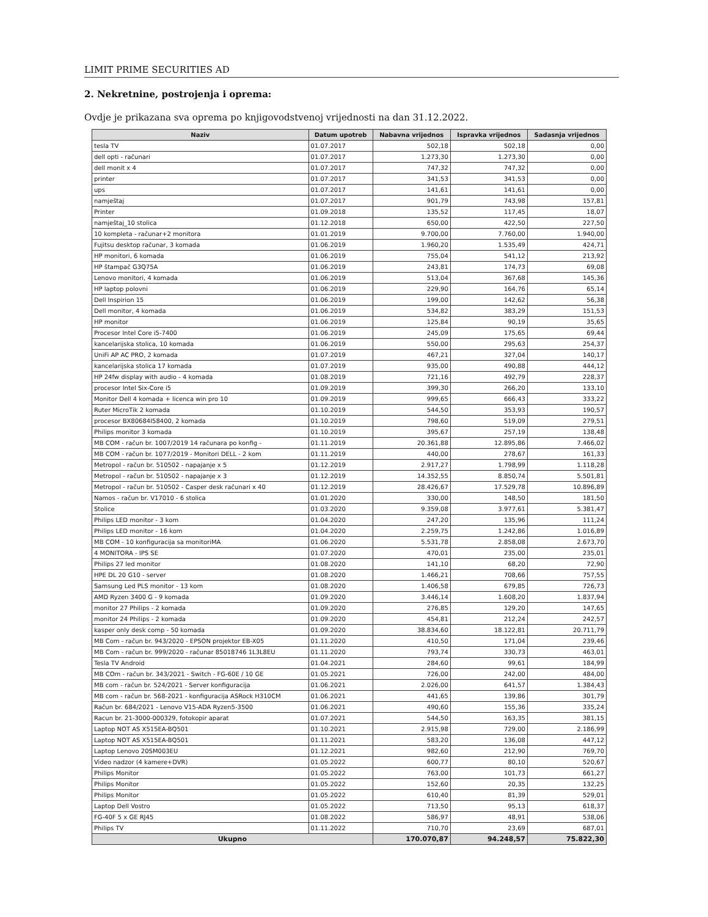LIMIT PRIME SECURITIES AD
2. Nekretnine, postrojenja i oprema:
Ovdje je prikazana sva oprema po knjigovodstvenoj vrijednosti na dan 31.12.2022.
| Naziv | Datum upotreb | Nabavna vrijednos | Ispravka vrijednos | Sadasnja vrijednos |
| --- | --- | --- | --- | --- |
| tesla TV | 01.07.2017 | 502,18 | 502,18 | 0,00 |
| dell opti - računari | 01.07.2017 | 1.273,30 | 1.273,30 | 0,00 |
| dell monit x 4 | 01.07.2017 | 747,32 | 747,32 | 0,00 |
| printer | 01.07.2017 | 341,53 | 341,53 | 0,00 |
| ups | 01.07.2017 | 141,61 | 141,61 | 0,00 |
| namještaj | 01.07.2017 | 901,79 | 743,98 | 157,81 |
| Printer | 01.09.2018 | 135,52 | 117,45 | 18,07 |
| namještaj_10 stolica | 01.12.2018 | 650,00 | 422,50 | 227,50 |
| 10 kompleta - računar+2 monitora | 01.01.2019 | 9.700,00 | 7.760,00 | 1.940,00 |
| Fujitsu desktop računar, 3 komada | 01.06.2019 | 1.960,20 | 1.535,49 | 424,71 |
| HP monitori, 6 komada | 01.06.2019 | 755,04 | 541,12 | 213,92 |
| HP štampač G3Q75A | 01.06.2019 | 243,81 | 174,73 | 69,08 |
| Lenovo monitori, 4 komada | 01.06.2019 | 513,04 | 367,68 | 145,36 |
| HP laptop polovni | 01.06.2019 | 229,90 | 164,76 | 65,14 |
| Dell Inspirion 15 | 01.06.2019 | 199,00 | 142,62 | 56,38 |
| Dell monitor, 4 komada | 01.06.2019 | 534,82 | 383,29 | 151,53 |
| HP monitor | 01.06.2019 | 125,84 | 90,19 | 35,65 |
| Procesor Intel Core i5-7400 | 01.06.2019 | 245,09 | 175,65 | 69,44 |
| kancelarijska stolica, 10 komada | 01.06.2019 | 550,00 | 295,63 | 254,37 |
| UniFi AP AC PRO, 2 komada | 01.07.2019 | 467,21 | 327,04 | 140,17 |
| kancelarijska stolica 17 komada | 01.07.2019 | 935,00 | 490,88 | 444,12 |
| HP 24fw display with audio - 4 komada | 01.08.2019 | 721,16 | 492,79 | 228,37 |
| procesor Intel Six-Core i5 | 01.09.2019 | 399,30 | 266,20 | 133,10 |
| Monitor Dell 4 komada + licenca win pro 10 | 01.09.2019 | 999,65 | 666,43 | 333,22 |
| Ruter MicroTik 2 komada | 01.10.2019 | 544,50 | 353,93 | 190,57 |
| procesor BX80684I58400, 2 komada | 01.10.2019 | 798,60 | 519,09 | 279,51 |
| Philips monitor 3 komada | 01.10.2019 | 395,67 | 257,19 | 138,48 |
| MB COM - račun br. 1007/2019 14 računara po konfig - | 01.11.2019 | 20.361,88 | 12.895,86 | 7.466,02 |
| MB COM - račun br. 1077/2019 - Monitori DELL - 2 kom | 01.11.2019 | 440,00 | 278,67 | 161,33 |
| Metropol - račun br. 510502 - napajanje x 5 | 01.12.2019 | 2.917,27 | 1.798,99 | 1.118,28 |
| Metropol - račun br. 510502 - napajanje x 3 | 01.12.2019 | 14.352,55 | 8.850,74 | 5.501,81 |
| Metropol - račun br. 510502 - Casper desk računari x 40 | 01.12.2019 | 28.426,67 | 17.529,78 | 10.896,89 |
| Namos - račun br. V17010 - 6 stolica | 01.01.2020 | 330,00 | 148,50 | 181,50 |
| Stolice | 01.03.2020 | 9.359,08 | 3.977,61 | 5.381,47 |
| Philips LED monitor - 3 kom | 01.04.2020 | 247,20 | 135,96 | 111,24 |
| Philips LED monitor - 16 kom | 01.04.2020 | 2.259,75 | 1.242,86 | 1.016,89 |
| MB COM - 10 konfiguracija sa monitoriMA | 01.06.2020 | 5.531,78 | 2.858,08 | 2.673,70 |
| 4 MONITORA - IPS SE | 01.07.2020 | 470,01 | 235,00 | 235,01 |
| Philips 27 led monitor | 01.08.2020 | 141,10 | 68,20 | 72,90 |
| HPE DL 20 G10 - server | 01.08.2020 | 1.466,21 | 708,66 | 757,55 |
| Samsung Led PLS monitor - 13 kom | 01.08.2020 | 1.406,58 | 679,85 | 726,73 |
| AMD Ryzen 3400 G - 9 komada | 01.09.2020 | 3.446,14 | 1.608,20 | 1.837,94 |
| monitor 27 Philips - 2 komada | 01.09.2020 | 276,85 | 129,20 | 147,65 |
| monitor 24 Philips - 2 komada | 01.09.2020 | 454,81 | 212,24 | 242,57 |
| kasper only desk comp - 50 komada | 01.09.2020 | 38.834,60 | 18.122,81 | 20.711,79 |
| MB Com - račun br. 943/2020 - EPSON projektor EB-X05 | 01.11.2020 | 410,50 | 171,04 | 239,46 |
| MB Com - račun br. 999/2020 - računar 85018746 1L3L8EU | 01.11.2020 | 793,74 | 330,73 | 463,01 |
| Tesla TV Android | 01.04.2021 | 284,60 | 99,61 | 184,99 |
| MB COm - račun br. 343/2021 - Switch - FG-60E / 10 GE | 01.05.2021 | 726,00 | 242,00 | 484,00 |
| MB com - račun br. 524/2021 - Server konfiguracija | 01.06.2021 | 2.026,00 | 641,57 | 1.384,43 |
| MB com - račun br. 568-2021 - konfiguracija ASRock H310CM | 01.06.2021 | 441,65 | 139,86 | 301,79 |
| Račun br. 684/2021 - Lenovo V15-ADA Ryzen5-3500 | 01.06.2021 | 490,60 | 155,36 | 335,24 |
| Racun br. 21-3000-000329, fotokopir aparat | 01.07.2021 | 544,50 | 163,35 | 381,15 |
| Laptop NOT AS X515EA-BQ501 | 01.10.2021 | 2.915,98 | 729,00 | 2.186,99 |
| Laptop NOT AS X515EA-BQ501 | 01.11.2021 | 583,20 | 136,08 | 447,12 |
| Laptop Lenovo 20SM003EU | 01.12.2021 | 982,60 | 212,90 | 769,70 |
| Video nadzor (4 kamere+DVR) | 01.05.2022 | 600,77 | 80,10 | 520,67 |
| Philips Monitor | 01.05.2022 | 763,00 | 101,73 | 661,27 |
| Philips Monitor | 01.05.2022 | 152,60 | 20,35 | 132,25 |
| Philips Monitor | 01.05.2022 | 610,40 | 81,39 | 529,01 |
| Laptop Dell Vostro | 01.05.2022 | 713,50 | 95,13 | 618,37 |
| FG-40F 5 x GE RJ45 | 01.08.2022 | 586,97 | 48,91 | 538,06 |
| Philips TV | 01.11.2022 | 710,70 | 23,69 | 687,01 |
| Ukupno | | 170.070,87 | 94.248,57 | 75.822,30 |